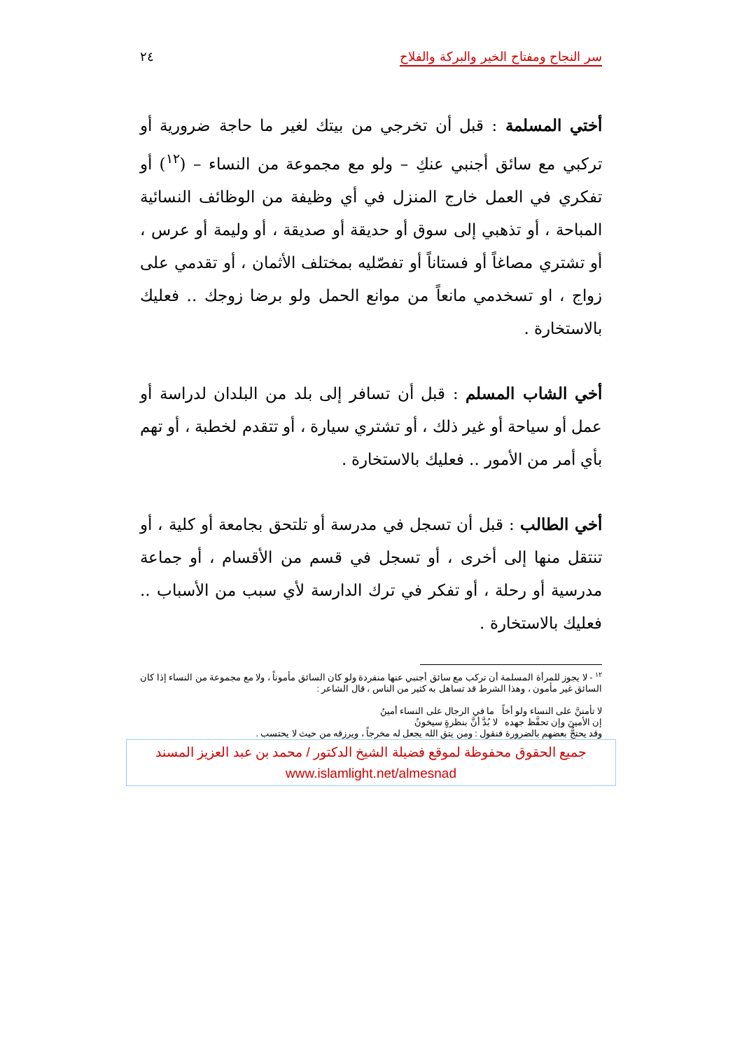سر النجاح ومفتاح الخير والبركة والفلاح ٢٤
أختي المسلمة : قبل أن تخرجي من بيتك لغير ما حاجة ضرورية أو تركبي مع سائق أجنبي عنكِ – ولو مع مجموعة من النساء – (<sup>١٢</sup>) أو تفكري في العمل خارج المنزل في أي وظيفة من الوظائف النسائية المباحة ، أو تذهبي إلى سوق أو حديقة أو صديقة ، أو وليمة أو عرس ، أو تشتري مصاغاً أو فستاناً أو تفصّليه بمختلف الأثمان ، أو تقدمي على زواج ، او تسخدمي مانعاً من موانع الحمل ولو برضا زوجك .. فعليك بالاستخارة .
أخي الشاب المسلم : قبل أن تسافر إلى بلد من البلدان لدراسة أو عمل أو سياحة أو غير ذلك ، أو تشتري سيارة ، أو تتقدم لخطبة ، أو تهم بأي أمر من الأمور .. فعليك بالاستخارة .
أخي الطالب : قبل أن تسجل في مدرسة أو تلتحق بجامعة أو كلية ، أو تنتقل منها إلى أخرى ، أو تسجل في قسم من الأقسام ، أو جماعة مدرسية أو رحلة ، أو تفكر في ترك الدارسة لأي سبب من الأسباب .. فعليك بالاستخارة .
<sup>١٢</sup> - لا يجوز للمرأة المسلمة أن تركب مع سائق أجنبي عنها منفردة ولو كان السائق مأموناً ، ولا مع مجموعة من النساء إذا كان السائق غير مأمون ، وهذا الشرط قد تساهل به كثير من الناس ، قال الشاعر :
لا تأمننَّ على النساء ولو أخاً ما في الرجال على النساء أمينُ
إن الأمينَ وإن تحفَّظ جهده لا بُدَّ أنَّ بنظرةٍ سيخونُ
وقد يحتجُّ بعضهم بالضرورة فنقول : ومن يتق الله يجعل له مخرجاً ، ويرزقه من حيث لا يحتسب .
جميع الحقوق محفوظة لموقع فضيلة الشيخ الدكتور / محمد بن عبد العزيز المسند
www.islamlight.net/almesnad